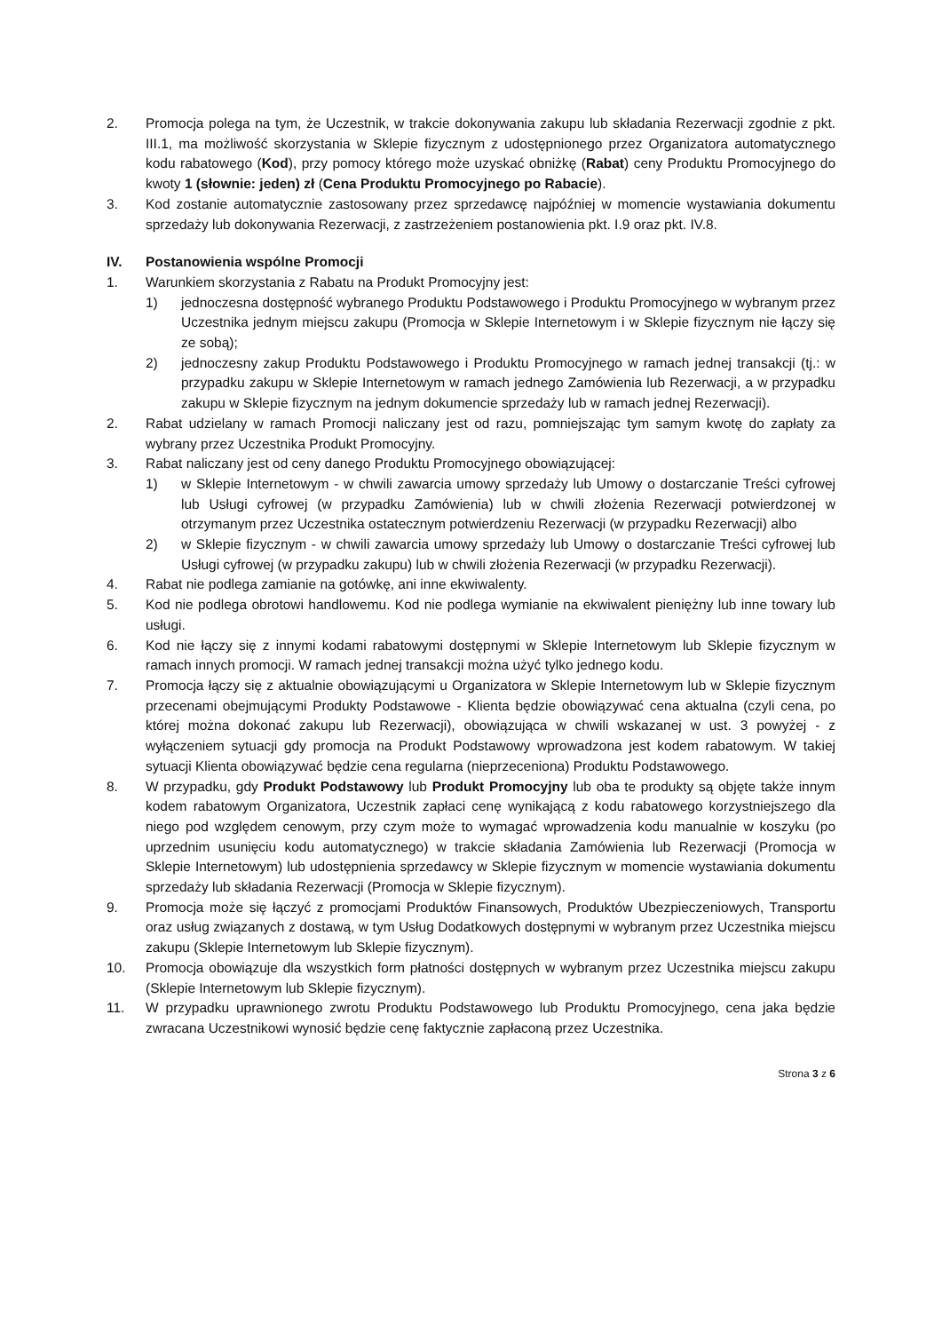2. Promocja polega na tym, że Uczestnik, w trakcie dokonywania zakupu lub składania Rezerwacji zgodnie z pkt. III.1, ma możliwość skorzystania w Sklepie fizycznym z udostępnionego przez Organizatora automatycznego kodu rabatowego (Kod), przy pomocy którego może uzyskać obniżkę (Rabat) ceny Produktu Promocyjnego do kwoty 1 (słownie: jeden) zł (Cena Produktu Promocyjnego po Rabacie).
3. Kod zostanie automatycznie zastosowany przez sprzedawcę najpóźniej w momencie wystawiania dokumentu sprzedaży lub dokonywania Rezerwacji, z zastrzeżeniem postanowienia pkt. I.9 oraz pkt. IV.8.
IV. Postanowienia wspólne Promocji
1. Warunkiem skorzystania z Rabatu na Produkt Promocyjny jest:
1) jednoczesna dostępność wybranego Produktu Podstawowego i Produktu Promocyjnego w wybranym przez Uczestnika jednym miejscu zakupu (Promocja w Sklepie Internetowym i w Sklepie fizycznym nie łączy się ze sobą);
2) jednoczesny zakup Produktu Podstawowego i Produktu Promocyjnego w ramach jednej transakcji (tj.: w przypadku zakupu w Sklepie Internetowym w ramach jednego Zamówienia lub Rezerwacji, a w przypadku zakupu w Sklepie fizycznym na jednym dokumencie sprzedaży lub w ramach jednej Rezerwacji).
2. Rabat udzielany w ramach Promocji naliczany jest od razu, pomniejszając tym samym kwotę do zapłaty za wybrany przez Uczestnika Produkt Promocyjny.
3. Rabat naliczany jest od ceny danego Produktu Promocyjnego obowiązującej:
1) w Sklepie Internetowym - w chwili zawarcia umowy sprzedaży lub Umowy o dostarczanie Treści cyfrowej lub Usługi cyfrowej (w przypadku Zamówienia) lub w chwili złożenia Rezerwacji potwierdzonej w otrzymanym przez Uczestnika ostatecznym potwierdzeniu Rezerwacji (w przypadku Rezerwacji) albo
2) w Sklepie fizycznym - w chwili zawarcia umowy sprzedaży lub Umowy o dostarczanie Treści cyfrowej lub Usługi cyfrowej (w przypadku zakupu) lub w chwili złożenia Rezerwacji (w przypadku Rezerwacji).
4. Rabat nie podlega zamianie na gotówkę, ani inne ekwiwalenty.
5. Kod nie podlega obrotowi handlowemu. Kod nie podlega wymianie na ekwiwalent pieniężny lub inne towary lub usługi.
6. Kod nie łączy się z innymi kodami rabatowymi dostępnymi w Sklepie Internetowym lub Sklepie fizycznym w ramach innych promocji. W ramach jednej transakcji można użyć tylko jednego kodu.
7. Promocja łączy się z aktualnie obowiązującymi u Organizatora w Sklepie Internetowym lub w Sklepie fizycznym przecenami obejmującymi Produkty Podstawowe - Klienta będzie obowiązywać cena aktualna (czyli cena, po której można dokonać zakupu lub Rezerwacji), obowiązująca w chwili wskazanej w ust. 3 powyżej - z wyłączeniem sytuacji gdy promocja na Produkt Podstawowy wprowadzona jest kodem rabatowym. W takiej sytuacji Klienta obowiązywać będzie cena regularna (nieprzeceniona) Produktu Podstawowego.
8. W przypadku, gdy Produkt Podstawowy lub Produkt Promocyjny lub oba te produkty są objęte także innym kodem rabatowym Organizatora, Uczestnik zapłaci cenę wynikającą z kodu rabatowego korzystniejszego dla niego pod względem cenowym, przy czym może to wymagać wprowadzenia kodu manualnie w koszyku (po uprzednim usunięciu kodu automatycznego) w trakcie składania Zamówienia lub Rezerwacji (Promocja w Sklepie Internetowym) lub udostępnienia sprzedawcy w Sklepie fizycznym w momencie wystawiania dokumentu sprzedaży lub składania Rezerwacji (Promocja w Sklepie fizycznym).
9. Promocja może się łączyć z promocjami Produktów Finansowych, Produktów Ubezpieczeniowych, Transportu oraz usług związanych z dostawą, w tym Usług Dodatkowych dostępnymi w wybranym przez Uczestnika miejscu zakupu (Sklepie Internetowym lub Sklepie fizycznym).
10. Promocja obowiązuje dla wszystkich form płatności dostępnych w wybranym przez Uczestnika miejscu zakupu (Sklepie Internetowym lub Sklepie fizycznym).
11. W przypadku uprawnionego zwrotu Produktu Podstawowego lub Produktu Promocyjnego, cena jaka będzie zwracana Uczestnikowi wynosić będzie cenę faktycznie zapłaconą przez Uczestnika.
Strona 3 z 6